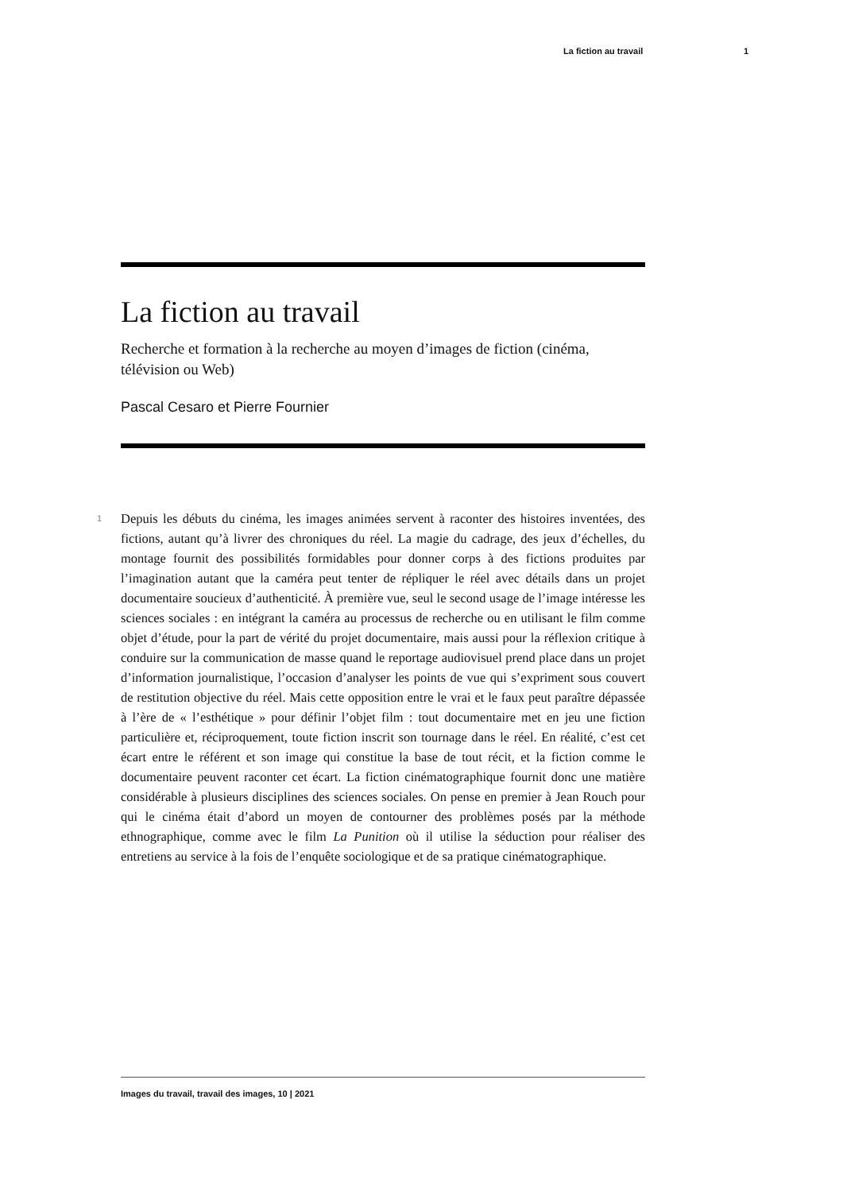La fiction au travail 1
La fiction au travail
Recherche et formation à la recherche au moyen d’images de fiction (cinéma, télévision ou Web)
Pascal Cesaro et Pierre Fournier
1 Depuis les débuts du cinéma, les images animées servent à raconter des histoires inventées, des fictions, autant qu’à livrer des chroniques du réel. La magie du cadrage, des jeux d’échelles, du montage fournit des possibilités formidables pour donner corps à des fictions produites par l’imagination autant que la caméra peut tenter de répliquer le réel avec détails dans un projet documentaire soucieux d’authenticité. À première vue, seul le second usage de l’image intéresse les sciences sociales : en intégrant la caméra au processus de recherche ou en utilisant le film comme objet d’étude, pour la part de vérité du projet documentaire, mais aussi pour la réflexion critique à conduire sur la communication de masse quand le reportage audiovisuel prend place dans un projet d’information journalistique, l’occasion d’analyser les points de vue qui s’expriment sous couvert de restitution objective du réel. Mais cette opposition entre le vrai et le faux peut paraître dépassée à l’ère de « l’esthétique » pour définir l’objet film : tout documentaire met en jeu une fiction particulière et, réciproquement, toute fiction inscrit son tournage dans le réel. En réalité, c’est cet écart entre le référent et son image qui constitue la base de tout récit, et la fiction comme le documentaire peuvent raconter cet écart. La fiction cinématographique fournit donc une matière considérable à plusieurs disciplines des sciences sociales. On pense en premier à Jean Rouch pour qui le cinéma était d’abord un moyen de contourner des problèmes posés par la méthode ethnographique, comme avec le film La Punition où il utilise la séduction pour réaliser des entretiens au service à la fois de l’enquête sociologique et de sa pratique cinématographique.
Images du travail, travail des images, 10 | 2021